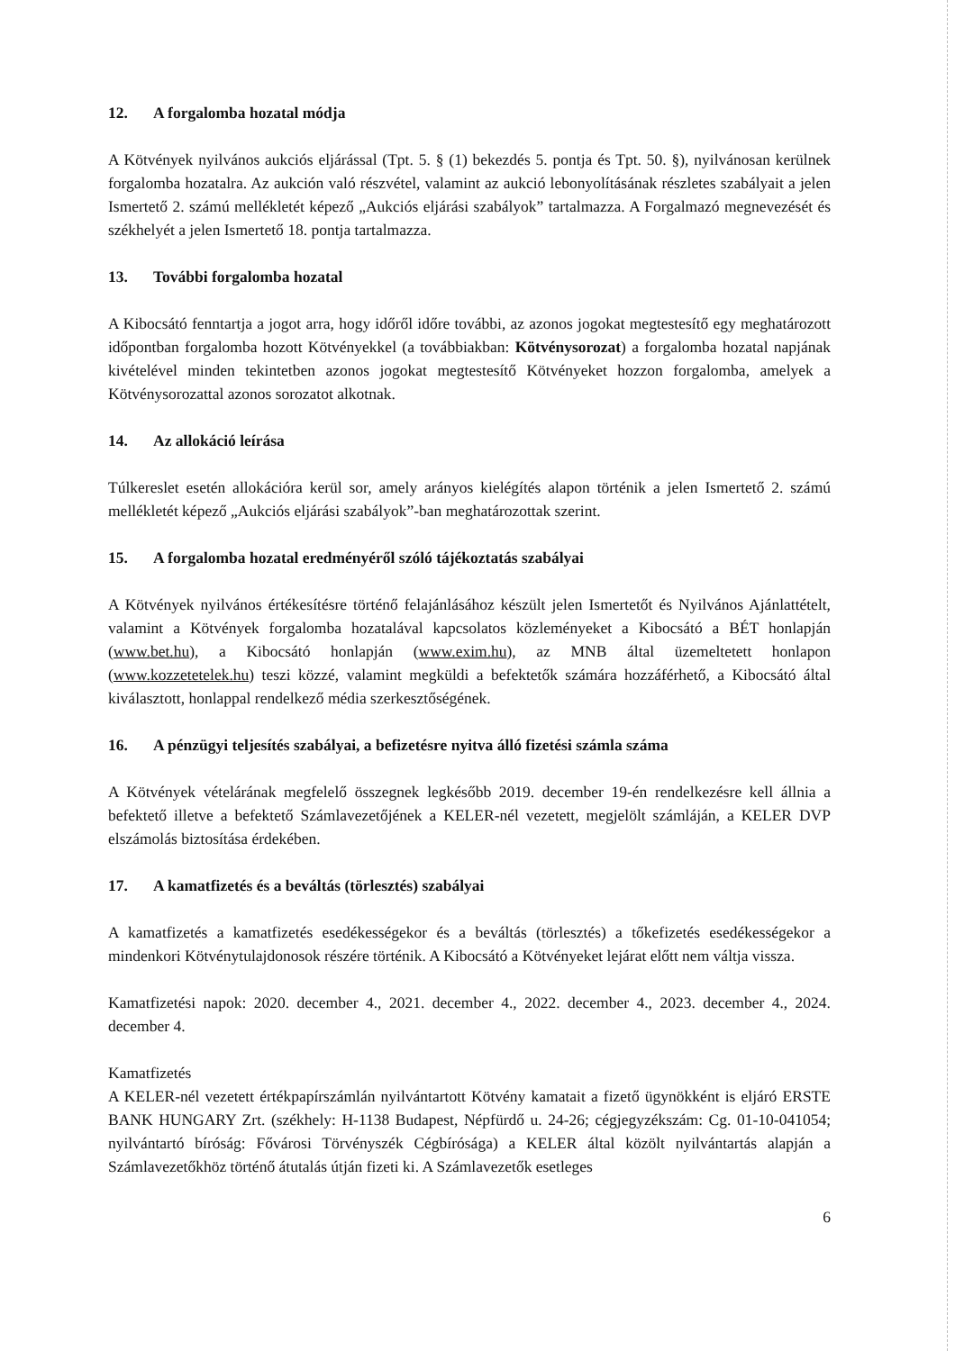12. A forgalomba hozatal módja
A Kötvények nyilvános aukciós eljárással (Tpt. 5. § (1) bekezdés 5. pontja és Tpt. 50. §), nyilvánosan kerülnek forgalomba hozatalra. Az aukción való részvétel, valamint az aukció lebonyolításának részletes szabályait a jelen Ismertető 2. számú mellékletét képező „Aukciós eljárási szabályok” tartalmazza. A Forgalmazó megnevezését és székhelyét a jelen Ismertető 18. pontja tartalmazza.
13. További forgalomba hozatal
A Kibocsátó fenntartja a jogot arra, hogy időről időre további, az azonos jogokat megtestesítő egy meghatározott időpontban forgalomba hozott Kötvényekkel (a továbbiakban: Kötvénysorozat) a forgalomba hozatal napjának kivételével minden tekintetben azonos jogokat megtestesítő Kötvényeket hozzon forgalomba, amelyek a Kötvénysorozattal azonos sorozatot alkotnak.
14. Az allokáció leírása
Túlkereslet esetén allokációra kerül sor, amely arányos kielégítés alapon történik a jelen Ismertető 2. számú mellékletét képező „Aukciós eljárási szabályok”-ban meghatározottak szerint.
15. A forgalomba hozatal eredményéről szóló tájékoztatás szabályai
A Kötvények nyilvános értékesítésre történő felajánlásához készült jelen Ismertetőt és Nyilvános Ajánlattételt, valamint a Kötvények forgalomba hozatalával kapcsolatos közleményeket a Kibocsátó a BÉT honlapján (www.bet.hu), a Kibocsátó honlapján (www.exim.hu), az MNB által üzemeltetett honlapon (www.kozzetetelek.hu) teszi közzé, valamint megküldi a befektetők számára hozzáférhető, a Kibocsátó által kiválasztott, honlappal rendelkező média szerkesztőségének.
16. A pénzügyi teljesítés szabályai, a befizetésre nyitva álló fizetési számla száma
A Kötvények vételárának megfelelő összegnek legkésőbb 2019. december 19-én rendelkezésre kell állnia a befektető illetve a befektető Számlavezetőjének a KELER-nél vezetett, megjelölt számláján, a KELER DVP elszámolás biztosítása érdekében.
17. A kamatfizetés és a beváltás (törlesztés) szabályai
A kamatfizetés a kamatfizetés esedékességekor és a beváltás (törlesztés) a tőkefizetés esedékességekor a mindenkori Kötvénytulajdonosok részére történik. A Kibocsátó a Kötvényeket lejárat előtt nem váltja vissza.
Kamatfizetési napok: 2020. december 4., 2021. december 4., 2022. december 4., 2023. december 4., 2024. december 4.
Kamatfizetés
A KELER-nél vezetett értékpapírszámlán nyilvántartott Kötvény kamatait a fizető ügynökként is eljáró ERSTE BANK HUNGARY Zrt. (székhely: H-1138 Budapest, Népfürdő u. 24-26; cégjegyzékszám: Cg. 01-10-041054; nyilvántartó bíróság: Fővárosi Törvényszék Cégbírósága) a KELER által közölt nyilvántartás alapján a Számlavezetőkhöz történő átutalás útján fizeti ki. A Számlavezetők esetleges
6